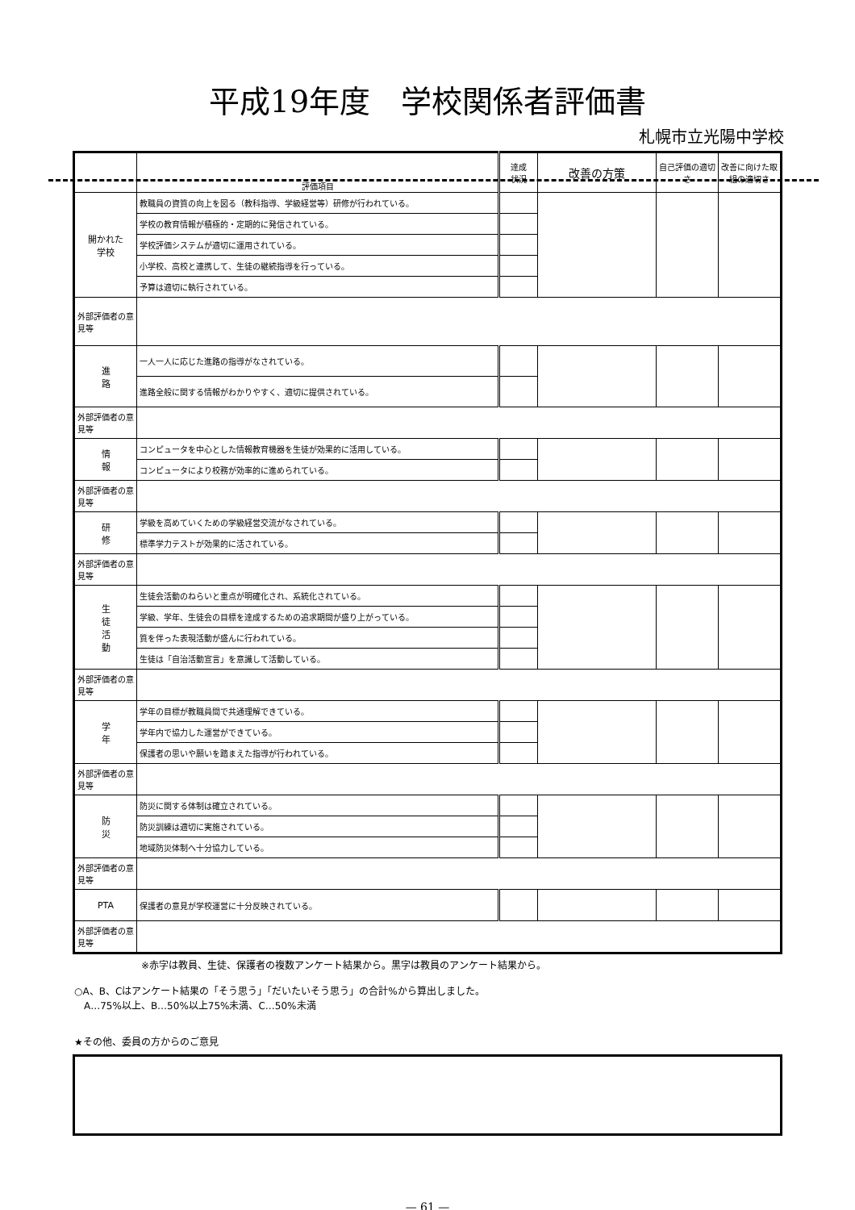平成19年度　学校関係者評価書
札幌市立光陽中学校
| | 評価項目 | 達成 状況 | 改善の方策 | 自己評価の適切さ | 改善に向けた取組の適切さ |
| --- | --- | --- | --- | --- | --- |
| 開かれた 学校 | 教職員の資質の向上を図る（教科指導、学級経営等）研修が行われている。 | | | | |
| | 学校の教育情報が積極的・定期的に発信されている。 | | | | |
| | 学校評価システムが適切に運用されている。 | | | | |
| | 小学校、高校と連携して、生徒の継続指導を行っている。 | | | | |
| | 予算は適切に執行されている。 | | | | |
| 外部評価者の意見等 | | | | | |
| 進 路 | 一人一人に応じた進路の指導がなされている。 | | | | |
| | 進路全般に関する情報がわかりやすく、適切に提供されている。 | | | | |
| 外部評価者の意見等 | | | | | |
| 情 報 | コンピュータを中心とした情報教育機器を生徒が効果的に活用している。 | | | | |
| | コンピュータにより校務が効率的に進められている。 | | | | |
| 外部評価者の意見等 | | | | | |
| 研 修 | 学級を高めていくための学級経営交流がなされている。 | | | | |
| | 標準学力テストが効果的に活されている。 | | | | |
| 外部評価者の意見等 | | | | | |
| 生 徒 活 動 | 生徒会活動のねらいと重点が明確化され、系統化されている。 | | | | |
| | 学級、学年、生徒会の目標を達成するための追求期間が盛り上がっている。 | | | | |
| | 質を伴った表現活動が盛んに行われている。 | | | | |
| | 生徒は「自治活動宣言」を意識して活動している。 | | | | |
| 外部評価者の意見等 | | | | | |
| 学 年 | 学年の目標が教職員間で共通理解できている。 | | | | |
| | 学年内で協力した運営ができている。 | | | | |
| | 保護者の思いや願いを踏まえた指導が行われている。 | | | | |
| 外部評価者の意見等 | | | | | |
| 防 災 | 防災に関する体制は確立されている。 | | | | |
| | 防災訓練は適切に実施されている。 | | | | |
| | 地域防災体制へ十分協力している。 | | | | |
| 外部評価者の意見等 | | | | | |
| PTA | 保護者の意見が学校運営に十分反映されている。 | | | | |
| 外部評価者の意見等 | | | | | |
※赤字は教員、生徒、保護者の複数アンケート結果から。黒字は教員のアンケート結果から。
○A、B、Cはアンケート結果の「そう思う」「だいたいそう思う」の合計%から算出しました。
　A…75%以上、B…50%以上75%未満、C…50%未満
★その他、委員の方からのご意見
— 61 —